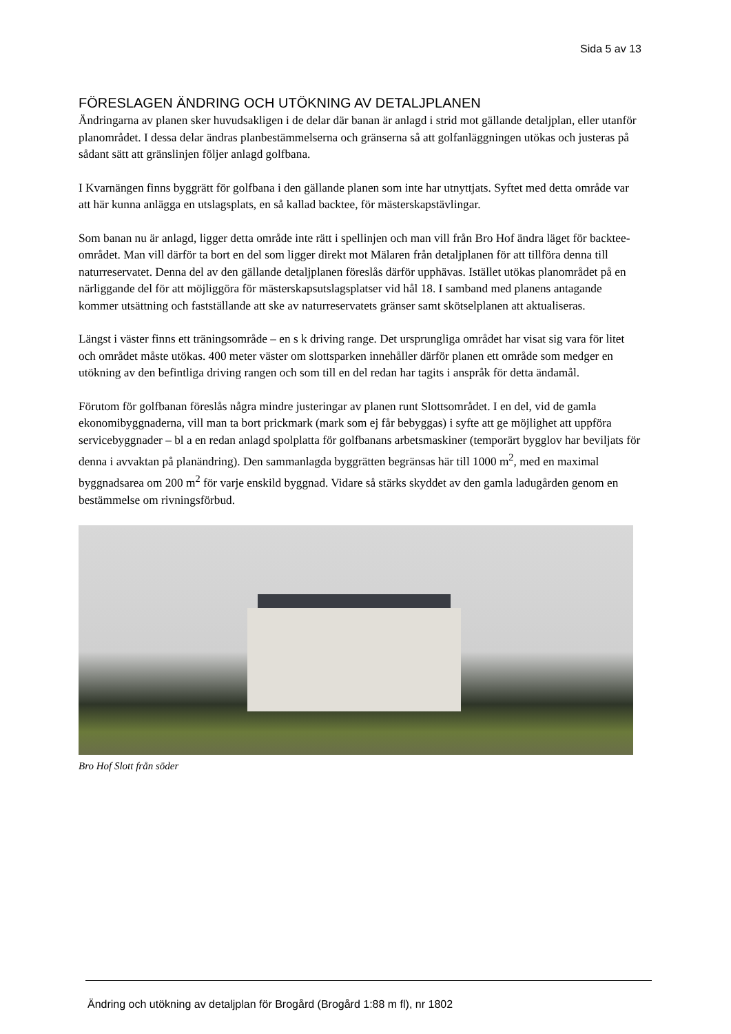Sida 5 av 13
FÖRESLAGEN ÄNDRING OCH UTÖKNING AV DETALJPLANEN
Ändringarna av planen sker huvudsakligen i de delar där banan är anlagd i strid mot gällande detaljplan, eller utanför planområdet. I dessa delar ändras planbestämmelserna och gränserna så att golfanläggningen utökas och justeras på sådant sätt att gränslinjen följer anlagd golfbana.
I Kvarnängen finns byggrätt för golfbana i den gällande planen som inte har utnyttjats. Syftet med detta område var att här kunna anlägga en utslagsplats, en så kallad backtee, för mästerskapstävlingar.
Som banan nu är anlagd, ligger detta område inte rätt i spellinjen och man vill från Bro Hof ändra läget för backtee-området. Man vill därför ta bort en del som ligger direkt mot Mälaren från detaljplanen för att tillföra denna till naturreservatet. Denna del av den gällande detaljplanen föreslås därför upphävas. Istället utökas planområdet på en närliggande del för att möjliggöra för mästerskapsutslagsplatser vid hål 18. I samband med planens antagande kommer utsättning och fastställande att ske av naturreservatets gränser samt skötselplanen att aktualiseras.
Längst i väster finns ett träningsområde – en s k driving range. Det ursprungliga området har visat sig vara för litet och området måste utökas. 400 meter väster om slottsparken innehåller därför planen ett område som medger en utökning av den befintliga driving rangen och som till en del redan har tagits i anspråk för detta ändamål.
Förutom för golfbanan föreslås några mindre justeringar av planen runt Slottsområdet. I en del, vid de gamla ekonomibyggnaderna, vill man ta bort prickmark (mark som ej får bebyggas) i syfte att ge möjlighet att uppföra servicebyggnader – bl a en redan anlagd spolplatta för golfbanans arbetsmaskiner (temporärt bygglov har beviljats för denna i avvaktan på planändring). Den sammanlagda byggrätten begränsas här till 1000 m<sup>2</sup>, med en maximal byggnadsarea om 200 m<sup>2</sup> för varje enskild byggnad. Vidare så stärks skyddet av den gamla ladugården genom en bestämmelse om rivningsförbud.
Bro Hof Slott från söder
Ändring och utökning av detaljplan för Brogård (Brogård 1:88 m fl), nr 1802